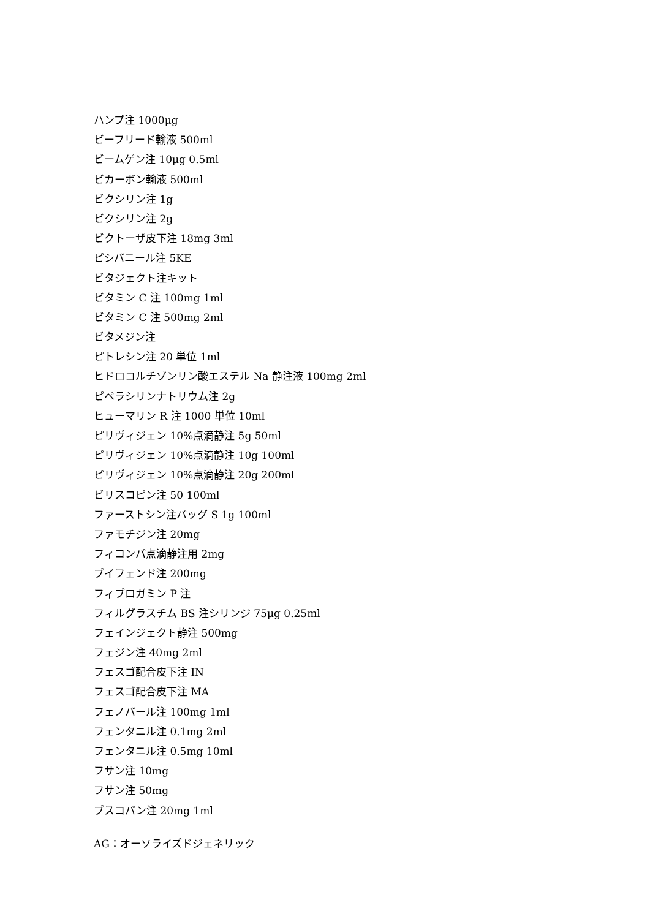ハンプ注 1000μg
ビーフリード輸液 500ml
ビームゲン注 10μg 0.5ml
ビカーボン輸液 500ml
ビクシリン注 1g
ビクシリン注 2g
ビクトーザ皮下注 18mg 3ml
ピシバニール注 5KE
ビタジェクト注キット
ビタミン C 注 100mg 1ml
ビタミン C 注 500mg 2ml
ビタメジン注
ピトレシン注 20 単位 1ml
ヒドロコルチゾンリン酸エステル Na 静注液 100mg 2ml
ピペラシリンナトリウム注 2g
ヒューマリン R 注 1000 単位 10ml
ピリヴィジェン 10%点滴静注 5g 50ml
ピリヴィジェン 10%点滴静注 10g 100ml
ピリヴィジェン 10%点滴静注 20g 200ml
ビリスコピン注 50 100ml
ファーストシン注バッグ S 1g 100ml
ファモチジン注 20mg
フィコンパ点滴静注用 2mg
ブイフェンド注 200mg
フィブロガミン P 注
フィルグラスチム BS 注シリンジ 75μg 0.25ml
フェインジェクト静注 500mg
フェジン注 40mg 2ml
フェスゴ配合皮下注 IN
フェスゴ配合皮下注 MA
フェノバール注 100mg 1ml
フェンタニル注 0.1mg 2ml
フェンタニル注 0.5mg 10ml
フサン注 10mg
フサン注 50mg
ブスコパン注 20mg 1ml
AG：オーソライズドジェネリック